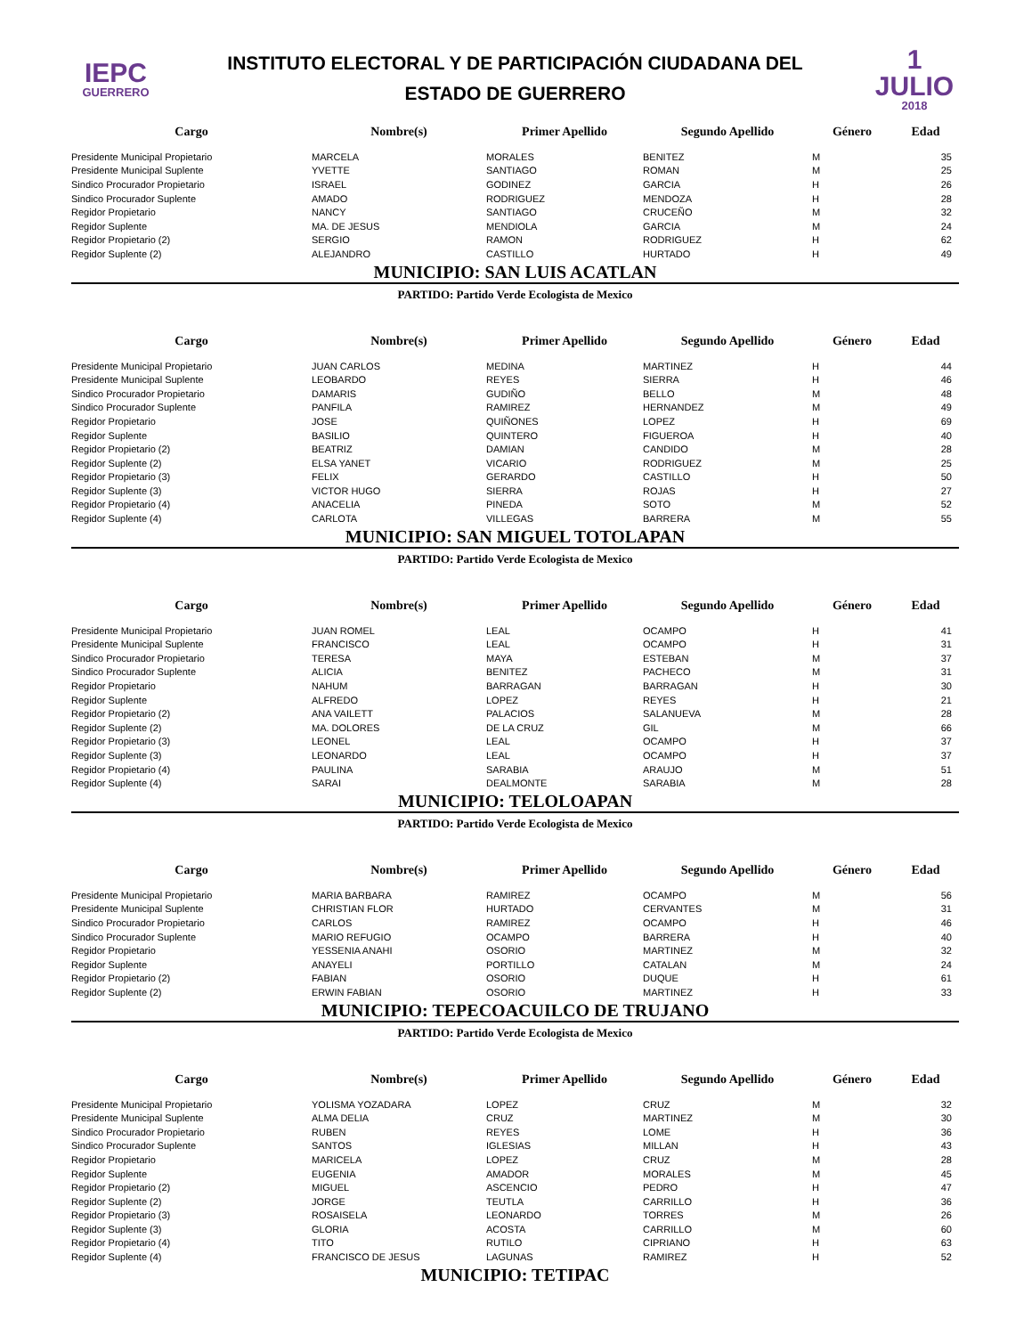IEPC
GUERRERO
INSTITUTO ELECTORAL Y DE PARTICIPACIÓN CIUDADANA DEL
ESTADO DE GUERRERO
1 JULIO
2018
| Cargo | Nombre(s) | Primer Apellido | Segundo Apellido | Género | Edad |
| --- | --- | --- | --- | --- | --- |
| Presidente Municipal Propietario | MARCELA | MORALES | BENITEZ | M | 35 |
| Presidente Municipal Suplente | YVETTE | SANTIAGO | ROMAN | M | 25 |
| Sindico Procurador Propietario | ISRAEL | GODINEZ | GARCIA | H | 26 |
| Sindico Procurador Suplente | AMADO | RODRIGUEZ | MENDOZA | H | 28 |
| Regidor Propietario | NANCY | SANTIAGO | CRUCEÑO | M | 32 |
| Regidor Suplente | MA. DE JESUS | MENDIOLA | GARCIA | M | 24 |
| Regidor Propietario (2) | SERGIO | RAMON | RODRIGUEZ | H | 62 |
| Regidor Suplente (2) | ALEJANDRO | CASTILLO | HURTADO | H | 49 |
MUNICIPIO: SAN LUIS ACATLAN
PARTIDO: Partido Verde Ecologista de Mexico
| Cargo | Nombre(s) | Primer Apellido | Segundo Apellido | Género | Edad |
| --- | --- | --- | --- | --- | --- |
| Presidente Municipal Propietario | JUAN CARLOS | MEDINA | MARTINEZ | H | 44 |
| Presidente Municipal Suplente | LEOBARDO | REYES | SIERRA | H | 46 |
| Sindico Procurador Propietario | DAMARIS | GUDIÑO | BELLO | M | 48 |
| Sindico Procurador Suplente | PANFILA | RAMIREZ | HERNANDEZ | M | 49 |
| Regidor Propietario | JOSE | QUIÑONES | LOPEZ | H | 69 |
| Regidor Suplente | BASILIO | QUINTERO | FIGUEROA | H | 40 |
| Regidor Propietario (2) | BEATRIZ | DAMIAN | CANDIDO | M | 28 |
| Regidor Suplente (2) | ELSA YANET | VICARIO | RODRIGUEZ | M | 25 |
| Regidor Propietario (3) | FELIX | GERARDO | CASTILLO | H | 50 |
| Regidor Suplente (3) | VICTOR HUGO | SIERRA | ROJAS | H | 27 |
| Regidor Propietario (4) | ANACELIA | PINEDA | SOTO | M | 52 |
| Regidor Suplente (4) | CARLOTA | VILLEGAS | BARRERA | M | 55 |
MUNICIPIO: SAN MIGUEL TOTOLAPAN
PARTIDO: Partido Verde Ecologista de Mexico
| Cargo | Nombre(s) | Primer Apellido | Segundo Apellido | Género | Edad |
| --- | --- | --- | --- | --- | --- |
| Presidente Municipal Propietario | JUAN ROMEL | LEAL | OCAMPO | H | 41 |
| Presidente Municipal Suplente | FRANCISCO | LEAL | OCAMPO | H | 31 |
| Sindico Procurador Propietario | TERESA | MAYA | ESTEBAN | M | 37 |
| Sindico Procurador Suplente | ALICIA | BENITEZ | PACHECO | M | 31 |
| Regidor Propietario | NAHUM | BARRAGAN | BARRAGAN | H | 30 |
| Regidor Suplente | ALFREDO | LOPEZ | REYES | H | 21 |
| Regidor Propietario (2) | ANA VAILETT | PALACIOS | SALANUEVA | M | 28 |
| Regidor Suplente (2) | MA. DOLORES | DE LA CRUZ | GIL | M | 66 |
| Regidor Propietario (3) | LEONEL | LEAL | OCAMPO | H | 37 |
| Regidor Suplente (3) | LEONARDO | LEAL | OCAMPO | H | 37 |
| Regidor Propietario (4) | PAULINA | SARABIA | ARAUJO | M | 51 |
| Regidor Suplente (4) | SARAI | DEALMONTE | SARABIA | M | 28 |
MUNICIPIO: TELOLOAPAN
PARTIDO: Partido Verde Ecologista de Mexico
| Cargo | Nombre(s) | Primer Apellido | Segundo Apellido | Género | Edad |
| --- | --- | --- | --- | --- | --- |
| Presidente Municipal Propietario | MARIA BARBARA | RAMIREZ | OCAMPO | M | 56 |
| Presidente Municipal Suplente | CHRISTIAN FLOR | HURTADO | CERVANTES | M | 31 |
| Sindico Procurador Propietario | CARLOS | RAMIREZ | OCAMPO | H | 46 |
| Sindico Procurador Suplente | MARIO REFUGIO | OCAMPO | BARRERA | H | 40 |
| Regidor Propietario | YESSENIA ANAHI | OSORIO | MARTINEZ | M | 32 |
| Regidor Suplente | ANAYELI | PORTILLO | CATALAN | M | 24 |
| Regidor Propietario (2) | FABIAN | OSORIO | DUQUE | H | 61 |
| Regidor Suplente (2) | ERWIN FABIAN | OSORIO | MARTINEZ | H | 33 |
MUNICIPIO: TEPECOACUILCO DE TRUJANO
PARTIDO: Partido Verde Ecologista de Mexico
| Cargo | Nombre(s) | Primer Apellido | Segundo Apellido | Género | Edad |
| --- | --- | --- | --- | --- | --- |
| Presidente Municipal Propietario | YOLISMA YOZADARA | LOPEZ | CRUZ | M | 32 |
| Presidente Municipal Suplente | ALMA DELIA | CRUZ | MARTINEZ | M | 30 |
| Sindico Procurador Propietario | RUBEN | REYES | LOME | H | 36 |
| Sindico Procurador Suplente | SANTOS | IGLESIAS | MILLAN | H | 43 |
| Regidor Propietario | MARICELA | LOPEZ | CRUZ | M | 28 |
| Regidor Suplente | EUGENIA | AMADOR | MORALES | M | 45 |
| Regidor Propietario (2) | MIGUEL | ASCENCIO | PEDRO | H | 47 |
| Regidor Suplente (2) | JORGE | TEUTLA | CARRILLO | H | 36 |
| Regidor Propietario (3) | ROSAISELA | LEONARDO | TORRES | M | 26 |
| Regidor Suplente (3) | GLORIA | ACOSTA | CARRILLO | M | 60 |
| Regidor Propietario (4) | TITO | RUTILO | CIPRIANO | H | 63 |
| Regidor Suplente (4) | FRANCISCO DE JESUS | LAGUNAS | RAMIREZ | H | 52 |
MUNICIPIO: TETIPAC